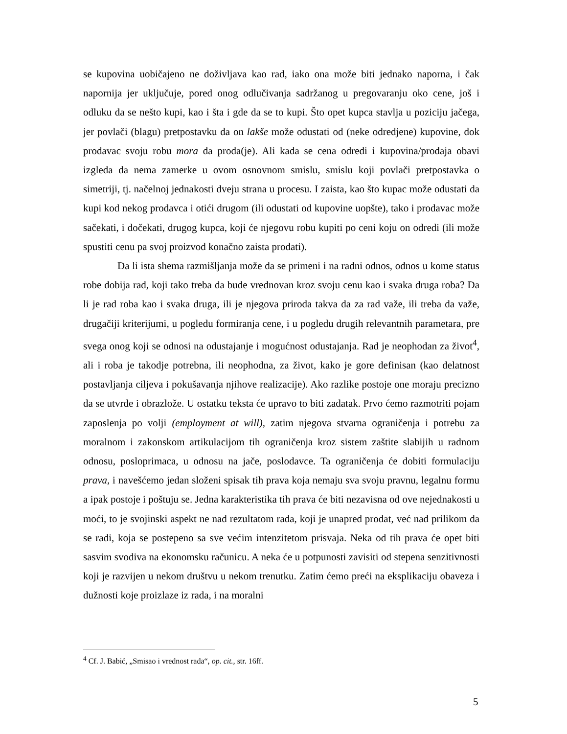se kupovina uobičajeno ne doživljava kao rad, iako ona može biti jednako naporna, i čak napornija jer uključuje, pored onog odlučivanja sadržanog u pregovaranju oko cene, još i odluku da se nešto kupi, kao i šta i gde da se to kupi. Što opet kupca stavlja u poziciju jačega, jer povlači (blagu) pretpostavku da on lakše može odustati od (neke odredjene) kupovine, dok prodavac svoju robu mora da proda(je). Ali kada se cena odredi i kupovina/prodaja obavi izgleda da nema zamerke u ovom osnovnom smislu, smislu koji povlači pretpostavka o simetriji, tj. načelnoj jednakosti dveju strana u procesu. I zaista, kao što kupac može odustati da kupi kod nekog prodavca i otići drugom (ili odustati od kupovine uopšte), tako i prodavac može sačekati, i dočekati, drugog kupca, koji će njegovu robu kupiti po ceni koju on odredi (ili može spustiti cenu pa svoj proizvod konačno zaista prodati).
Da li ista shema razmišljanja može da se primeni i na radni odnos, odnos u kome status robe dobija rad, koji tako treba da bude vrednovan kroz svoju cenu kao i svaka druga roba? Da li je rad roba kao i svaka druga, ili je njegova priroda takva da za rad važe, ili treba da važe, drugačiji kriterijumi, u pogledu formiranja cene, i u pogledu drugih relevantnih parametara, pre svega onog koji se odnosi na odustajanje i mogućnost odustajanja. Rad je neophodan za život<sup>4</sup>, ali i roba je takodje potrebna, ili neophodna, za život, kako je gore definisan (kao delatnost postavljanja ciljeva i pokušavanja njihove realizacije). Ako razlike postoje one moraju precizno da se utvrde i obrazlože. U ostatku teksta će upravo to biti zadatak. Prvo ćemo razmotriti pojam zaposlenja po volji (employment at will), zatim njegova stvarna ograničenja i potrebu za moralnom i zakonskom artikulacijom tih ograničenja kroz sistem zaštite slabijih u radnom odnosu, posloprimaca, u odnosu na jače, poslodavce. Ta ograničenja će dobiti formulaciju prava, i navešćemo jedan složeni spisak tih prava koja nemaju sva svoju pravnu, legalnu formu a ipak postoje i poštuju se. Jedna karakteristika tih prava će biti nezavisna od ove nejednakosti u moći, to je svojinski aspekt ne nad rezultatom rada, koji je unapred prodat, već nad prilikom da se radi, koja se postepeno sa sve većim intenzitetom prisvaja. Neka od tih prava će opet biti sasvim svodiva na ekonomsku računicu. A neka će u potpunosti zavisiti od stepena senzitivnosti koji je razvijen u nekom društvu u nekom trenutku. Zatim ćemo preći na eksplikaciju obaveza i dužnosti koje proizlaze iz rada, i na moralni
<sup>4</sup> Cf. J. Babić, „Smisao i vrednost rada“, op. cit., str. 16ff.
5